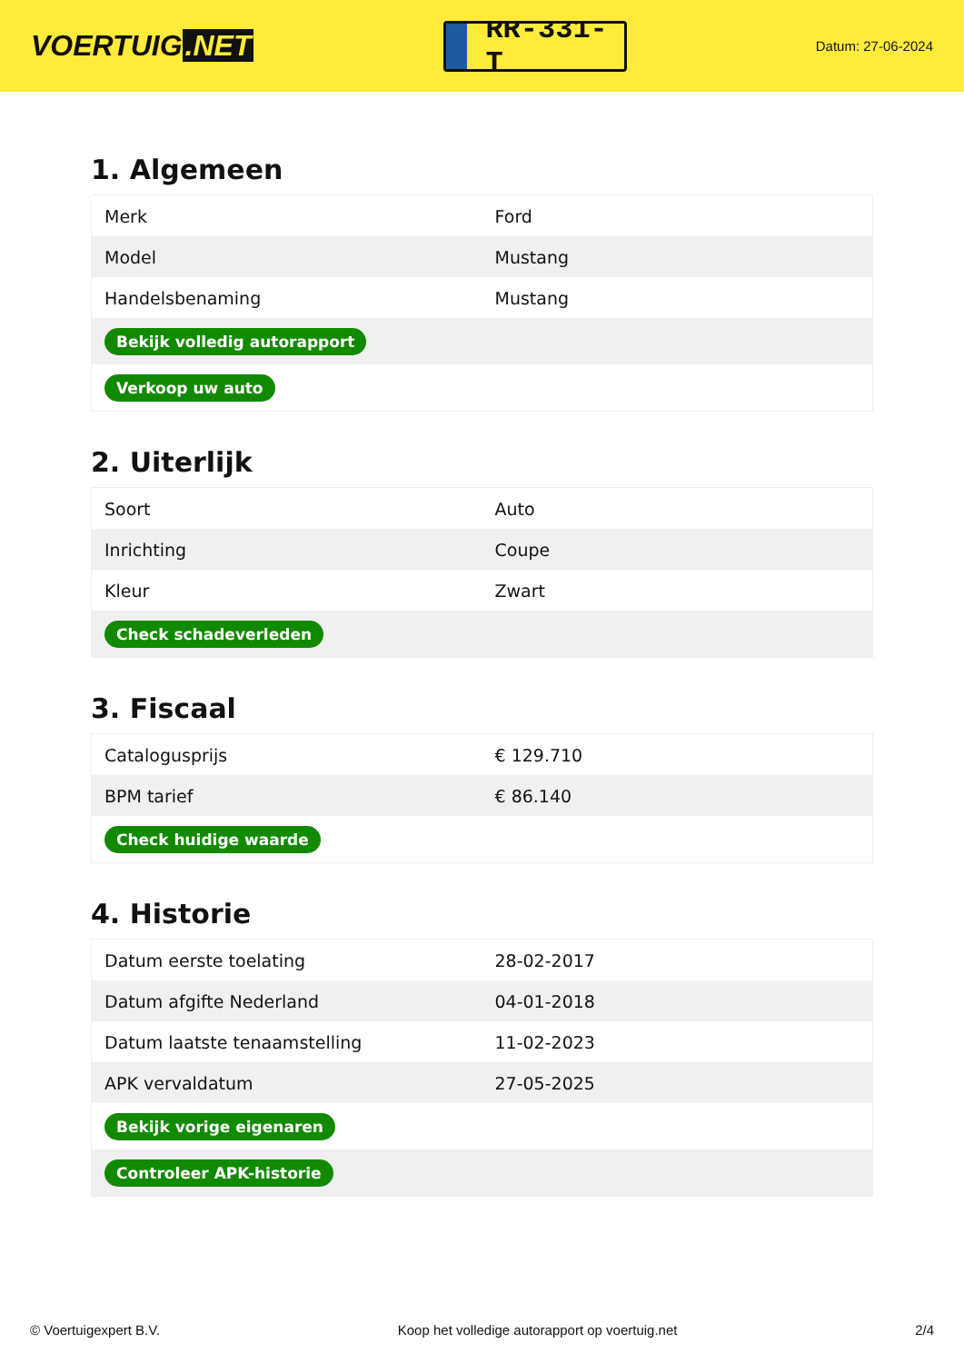VOERTUIG.NET
RR-331-T
Datum: 27-06-2024
1. Algemeen
| Merk | Ford |
| Model | Mustang |
| Handelsbenaming | Mustang |
| Bekijk volledig autorapport | |
| Verkoop uw auto | |
2. Uiterlijk
| Soort | Auto |
| Inrichting | Coupe |
| Kleur | Zwart |
| Check schadeverleden | |
3. Fiscaal
| Catalogusprijs | € 129.710 |
| BPM tarief | € 86.140 |
| Check huidige waarde | |
4. Historie
| Datum eerste toelating | 28-02-2017 |
| Datum afgifte Nederland | 04-01-2018 |
| Datum laatste tenaamstelling | 11-02-2023 |
| APK vervaldatum | 27-05-2025 |
| Bekijk vorige eigenaren | |
| Controleer APK-historie | |
© Voertuigexpert B.V. Koop het volledige autorapport op voertuig.net 2/4